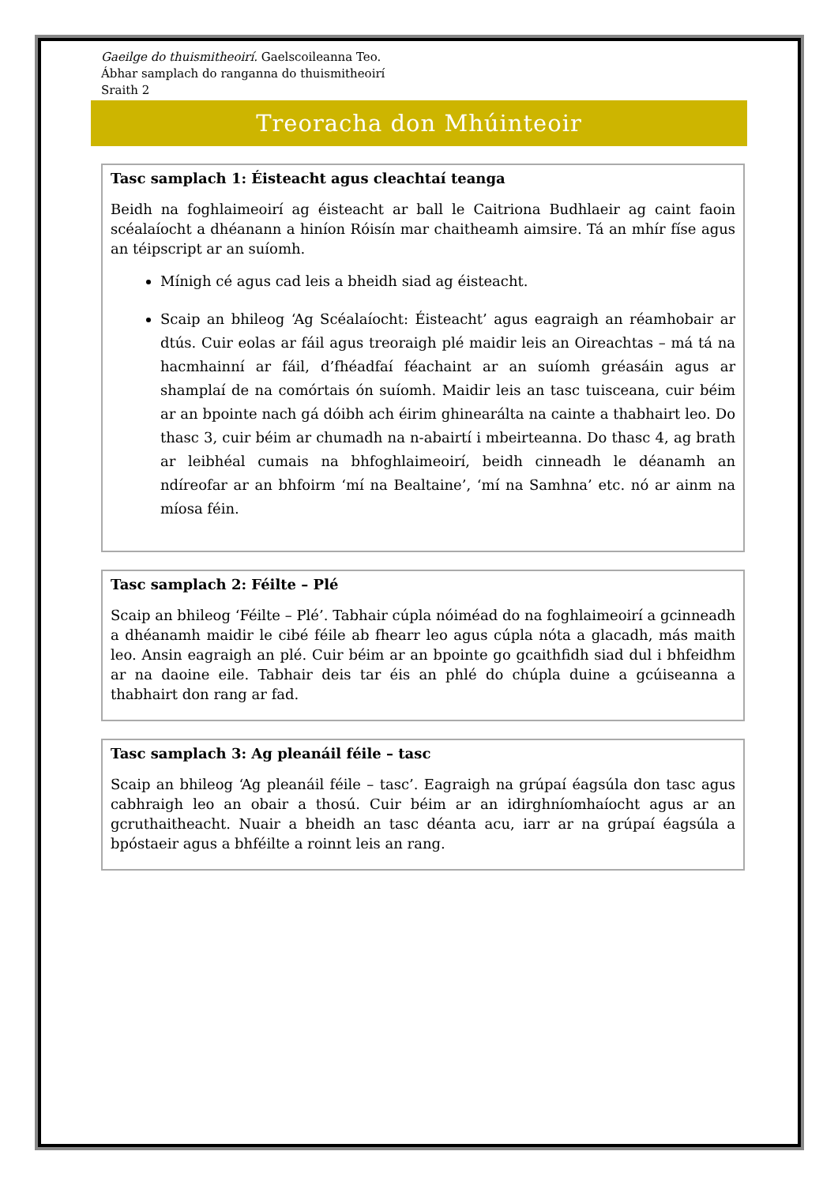Gaeilge do thuismitheoirí. Gaelscoileanna Teo.
Ábhar samplach do ranganna do thuismitheoirí
Sraith 2
Treoracha don Mhúinteoir
Tasc samplach 1: Éisteacht agus cleachtaí teanga
Beidh na foghlaimeoirí ag éisteacht ar ball le Caitriona Budhlaeir ag caint faoin scéalaíocht a dhéanann a hiníon Róisín mar chaitheamh aimsire. Tá an mhír físe agus an téipscript ar an suíomh.
Mínigh cé agus cad leis a bheidh siad ag éisteacht.
Scaip an bhileog ‘Ag Scéalaíocht: Éisteacht’ agus eagraigh an réamhobair ar dtús. Cuir eolas ar fáil agus treoraigh plé maidir leis an Oireachtas – má tá na hacmhainní ar fáil, d’fhéadfaí féachaint ar an suíomh gréasáin agus ar shamplaí de na comórtais ón suíomh. Maidir leis an tasc tuisceana, cuir béim ar an bpointe nach gá dóibh ach éirim ghinearálta na cainte a thabhairt leo. Do thasc 3, cuir béim ar chumadh na n-abairtí i mbeirteanna. Do thasc 4, ag brath ar leibhéal cumais na bhfoghlaimeoirí, beidh cinneadh le déanamh an ndíreofar ar an bhfoirm ‘mí na Bealtaine’, ‘mí na Samhna’ etc. nó ar ainm na míosa féin.
Tasc samplach 2: Féilte – Plé
Scaip an bhileog ‘Féilte – Plé’. Tabhair cúpla nóiméad do na foghlaimeoirí a gcinneadh a dhéanamh maidir le cibé féile ab fhearr leo agus cúpla nóta a glacadh, más maith leo. Ansin eagraigh an plé. Cuir béim ar an bpointe go gcaithfidh siad dul i bhfeidhm ar na daoine eile. Tabhair deis tar éis an phlé do chúpla duine a gcúiseanna a thabhairt don rang ar fad.
Tasc samplach 3: Ag pleanáil féile – tasc
Scaip an bhileog ‘Ag pleanáil féile – tasc’. Eagraigh na grúpaí éagsúla don tasc agus cabhraigh leo an obair a thosú. Cuir béim ar an idirghníomhaíocht agus ar an gcruthaitheacht. Nuair a bheidh an tasc déanta acu, iarr ar na grúpaí éagsúla a bpóstaeir agus a bhféilte a roinnt leis an rang.